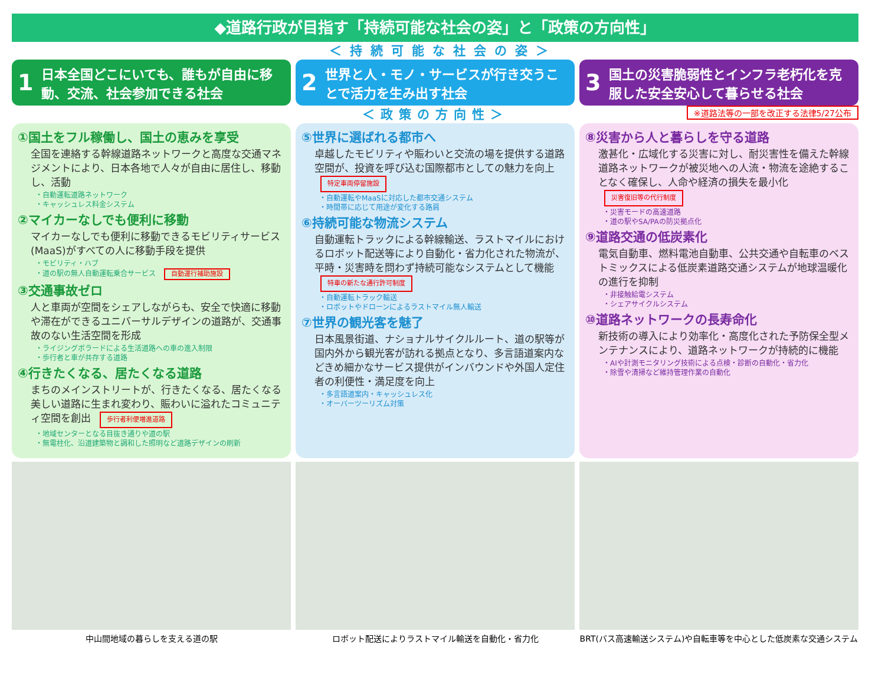◆道路行政が目指す「持続可能な社会の姿」と「政策の方向性」
＜持続可能な社会の姿＞
1 日本全国どこにいても、誰もが自由に移動、交流、社会参加できる社会
2 世界と人・モノ・サービスが行き交うことで活力を生み出す社会
3 国土の災害脆弱性とインフラ老朽化を克服した安全安心して暮らせる社会
＜政策の方向性＞
※道路法等の一部を改正する法律5/27公布
①国土をフル稼働し、国土の恵みを享受
全国を連絡する幹線道路ネットワークと高度な交通マネジメントにより、日本各地で人々が自由に居住し、移動し、活動
・自動運転道路ネットワーク
・キャッシュレス料金システム
②マイカーなしでも便利に移動
マイカーなしでも便利に移動できるモビリティサービス(MaaS)がすべての人に移動手段を提供
・モビリティ・ハブ
・道の駅の無人自動運転乗合サービス 自動運行補助施設
③交通事故ゼロ
人と車両が空間をシェアしながらも、安全で快適に移動や滞在ができるユニバーサルデザインの道路が、交通事故のない生活空間を形成
・ライジングボラードによる生活道路への車の進入制限
・歩行者と車が共存する道路
④行きたくなる、居たくなる道路
まちのメインストリートが、行きたくなる、居たくなる美しい道路に生まれ変わり、賑わいに溢れたコミュニティ空間を創出 歩行者利便増進道路
・地域センターとなる目抜き通りや道の駅
・無電柱化、沿道建築物と調和した照明など道路デザインの刷新
⑤世界に選ばれる都市へ
卓越したモビリティや賑わいと交流の場を提供する道路空間が、投資を呼び込む国際都市としての魅力を向上 特定車両停留施設
・自動運転やMaaSに対応した都市交通システム
・時間帯に応じて用途が変化する路肩
⑥持続可能な物流システム
自動運転トラックによる幹線輸送、ラストマイルにおけるロボット配送等により自動化・省力化された物流が、平時・災害時を問わず持続可能なシステムとして機能 特車の新たな通行許可制度
・自動運転トラック輸送
・ロボットやドローンによるラストマイル無人輸送
⑦世界の観光客を魅了
日本風景街道、ナショナルサイクルルート、道の駅等が国内外から観光客が訪れる拠点となり、多言語道案内などきめ細かなサービス提供がインバウンドや外国人定住者の利便性・満足度を向上
・多言語道案内・キャッシュレス化
・オーバーツーリズム対策
⑧災害から人と暮らしを守る道路
激甚化・広域化する災害に対し、耐災害性を備えた幹線道路ネットワークが被災地への人流・物流を途絶することなく確保し、人命や経済の損失を最小化 災害復旧等の代行制度
・災害モードの高速道路
・道の駅やSA/PAの防災拠点化
⑨道路交通の低炭素化
電気自動車、燃料電池自動車、公共交通や自転車のベストミックスによる低炭素道路交通システムが地球温暖化の進行を抑制
・非接触給電システム
・シェアサイクルシステム
⑩道路ネットワークの長寿命化
新技術の導入により効率化・高度化された予防保全型メンテナンスにより、道路ネットワークが持続的に機能
・AIや計測モニタリング技術による点検・診断の自動化・省力化
・除雪や清掃など維持管理作業の自動化
中山間地域の暮らしを支える道の駅 ロボット配送によりラストマイル輸送を自動化・省力化
BRT(バス高速輸送システム)や自転車等を中心とした低炭素な交通システム